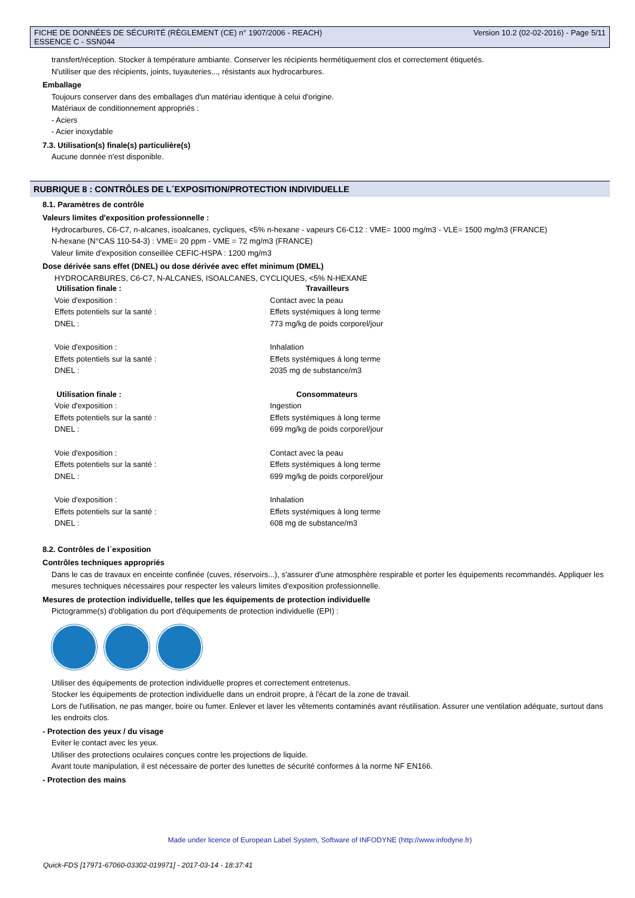FICHE DE DONNÉES DE SÉCURITÉ (RÈGLEMENT (CE) n° 1907/2006 - REACH)
ESSENCE C - SSN044
Version 10.2 (02-02-2016) - Page 5/11
transfert/réception. Stocker à température ambiante. Conserver les récipients hermétiquement clos et correctement étiquetés.
N'utiliser que des récipients, joints, tuyauteries..., résistants aux hydrocarbures.
Emballage
Toujours conserver dans des emballages d'un matériau identique à celui d'origine.
Matériaux de conditionnement appropriés :
- Aciers
- Acier inoxydable
7.3. Utilisation(s) finale(s) particulière(s)
Aucune donnée n'est disponible.
RUBRIQUE 8 : CONTRÔLES DE L´EXPOSITION/PROTECTION INDIVIDUELLE
8.1. Paramètres de contrôle
Valeurs limites d'exposition professionnelle :
Hydrocarbures, C6-C7, n-alcanes, isoalcanes, cycliques, <5% n-hexane - vapeurs C6-C12 : VME= 1000 mg/m3 - VLE= 1500 mg/m3 (FRANCE)
N-hexane (N°CAS 110-54-3) : VME= 20 ppm - VME = 72 mg/m3 (FRANCE)
Valeur limite d'exposition conseillée CEFIC-HSPA : 1200 mg/m3
Dose dérivée sans effet (DNEL) ou dose dérivée avec effet minimum (DMEL)
HYDROCARBURES, C6-C7, N-ALCANES, ISOALCANES, CYCLIQUES, <5% N-HEXANE
| Utilisation finale : | Travailleurs |
| --- | --- |
| Voie d'exposition : | Contact avec la peau |
| Effets potentiels sur la santé : | Effets systémiques à long terme |
| DNEL : | 773 mg/kg de poids corporel/jour |
| Voie d'exposition : | Inhalation |
| Effets potentiels sur la santé : | Effets systémiques à long terme |
| DNEL : | 2035 mg de substance/m3 |
| Utilisation finale : | Consommateurs |
| Voie d'exposition : | Ingestion |
| Effets potentiels sur la santé : | Effets systémiques à long terme |
| DNEL : | 699 mg/kg de poids corporel/jour |
| Voie d'exposition : | Contact avec la peau |
| Effets potentiels sur la santé : | Effets systémiques à long terme |
| DNEL : | 699 mg/kg de poids corporel/jour |
| Voie d'exposition : | Inhalation |
| Effets potentiels sur la santé : | Effets systémiques à long terme |
| DNEL : | 608 mg de substance/m3 |
8.2. Contrôles de l´exposition
Contrôles techniques appropriés
Dans le cas de travaux en enceinte confinée (cuves, réservoirs...), s'assurer d'une atmosphère respirable et porter les équipements recommandés. Appliquer les mesures techniques nécessaires pour respecter les valeurs limites d'exposition professionnelle.
Mesures de protection individuelle, telles que les équipements de protection individuelle
Pictogramme(s) d'obligation du port d'équipements de protection individuelle (EPI) :
Utiliser des équipements de protection individuelle propres et correctement entretenus.
Stocker les équipements de protection individuelle dans un endroit propre, à l'écart de la zone de travail.
Lors de l'utilisation, ne pas manger, boire ou fumer. Enlever et laver les vêtements contaminés avant réutilisation. Assurer une ventilation adéquate, surtout dans les endroits clos.
- Protection des yeux / du visage
Eviter le contact avec les yeux.
Utiliser des protections oculaires conçues contre les projections de liquide.
Avant toute manipulation, il est nécessaire de porter des lunettes de sécurité conformes à la norme NF EN166.
- Protection des mains
Made under licence of European Label System, Software of INFODYNE (http://www.infodyne.fr)
Quick-FDS [17971-67060-03302-019971] - 2017-03-14 - 18:37:41